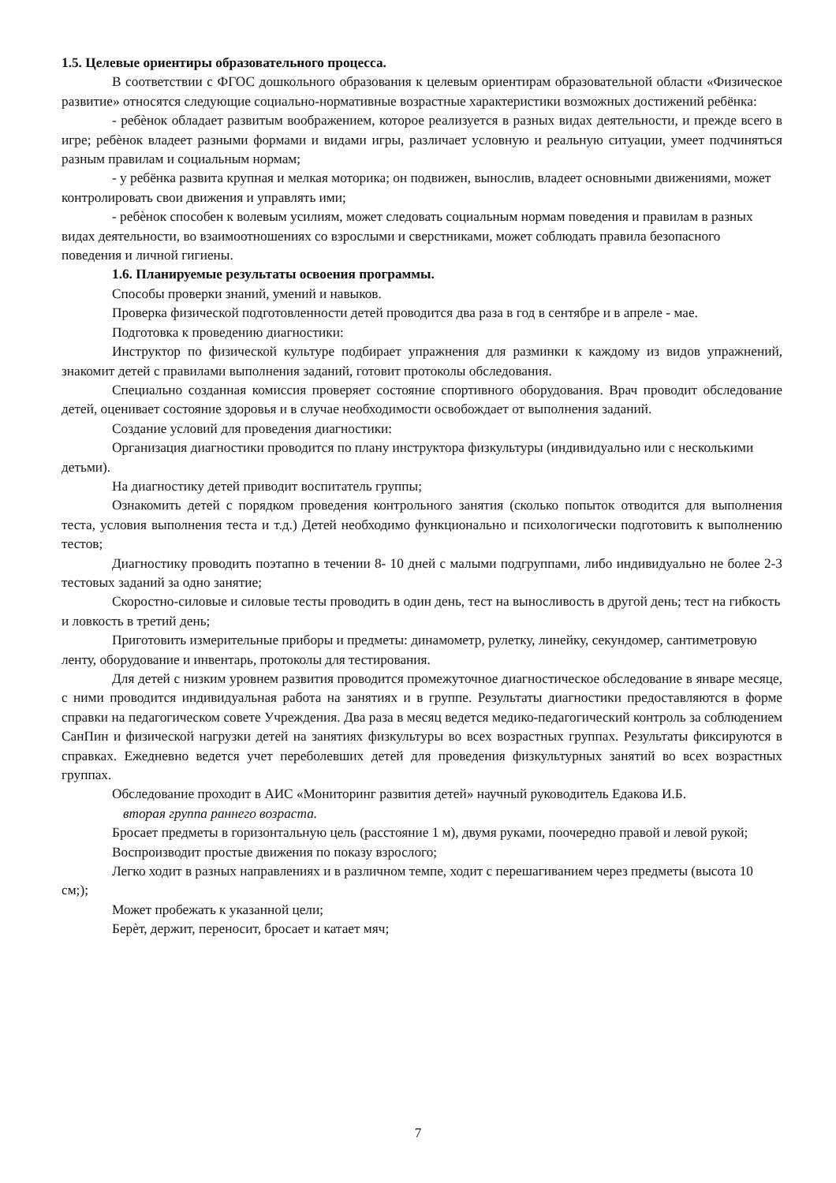1.5. Целевые ориентиры образовательного процесса.
В соответствии с ФГОС дошкольного образования к целевым ориентирам образовательной области «Физическое развитие» относятся следующие социально-нормативные возрастные характеристики возможных достижений ребёнка:
- ребѐнок обладает развитым воображением, которое реализуется в разных видах деятельности, и прежде всего в игре; ребѐнок владеет разными формами и видами игры, различает условную и реальную ситуации, умеет подчиняться разным правилам и социальным нормам;
- у ребёнка развита крупная и мелкая моторика; он подвижен, вынослив, владеет основными движениями, может контролировать свои движения и управлять ими;
- ребѐнок способен к волевым усилиям, может следовать социальным нормам поведения и правилам в разных видах деятельности, во взаимоотношениях со взрослыми и сверстниками, может соблюдать правила безопасного поведения и личной гигиены.
1.6. Планируемые результаты освоения программы.
Способы проверки знаний, умений и навыков.
Проверка физической подготовленности детей проводится два раза в год в сентябре и в апреле - мае.
Подготовка к проведению диагностики:
Инструктор по физической культуре подбирает упражнения для разминки к каждому из видов упражнений, знакомит детей с правилами выполнения заданий, готовит протоколы обследования.
Специально созданная комиссия проверяет состояние спортивного оборудования. Врач проводит обследование детей, оценивает состояние здоровья и в случае необходимости освобождает от выполнения заданий.
Создание условий для проведения диагностики:
Организация диагностики проводится по плану инструктора физкультуры (индивидуально или с несколькими детьми).
На диагностику детей приводит воспитатель группы;
Ознакомить детей с порядком проведения контрольного занятия (сколько попыток отводится для выполнения теста, условия выполнения теста и т.д.) Детей необходимо функционально и психологически подготовить к выполнению тестов;
Диагностику проводить поэтапно в течении 8- 10 дней с малыми подгруппами, либо индивидуально не более 2-3 тестовых заданий за одно занятие;
Скоростно-силовые и силовые тесты проводить в один день, тест на выносливость в другой день; тест на гибкость и ловкость в третий день;
Приготовить измерительные приборы и предметы: динамометр, рулетку, линейку, секундомер, сантиметровую ленту, оборудование и инвентарь, протоколы для тестирования.
Для детей с низким уровнем развития проводится промежуточное диагностическое обследование в январе месяце, с ними проводится индивидуальная работа на занятиях и в группе. Результаты диагностики предоставляются в форме справки на педагогическом совете Учреждения. Два раза в месяц ведется медико-педагогический контроль за соблюдением СанПин и физической нагрузки детей на занятиях физкультуры во всех возрастных группах. Результаты фиксируются в справках. Ежедневно ведется учет переболевших детей для проведения физкультурных занятий во всех возрастных группах.
Обследование проходит в АИС «Мониторинг развития детей» научный руководитель Едакова И.Б.
вторая группа раннего возраста.
Бросает предметы в горизонтальную цель (расстояние 1 м), двумя руками, поочередно правой и левой рукой;
Воспроизводит простые движения по показу взрослого;
Легко ходит в разных направлениях и в различном темпе, ходит с перешагиванием через предметы (высота 10 см;);
Может пробежать к указанной цели;
Берѐт, держит, переносит, бросает и катает мяч;
7